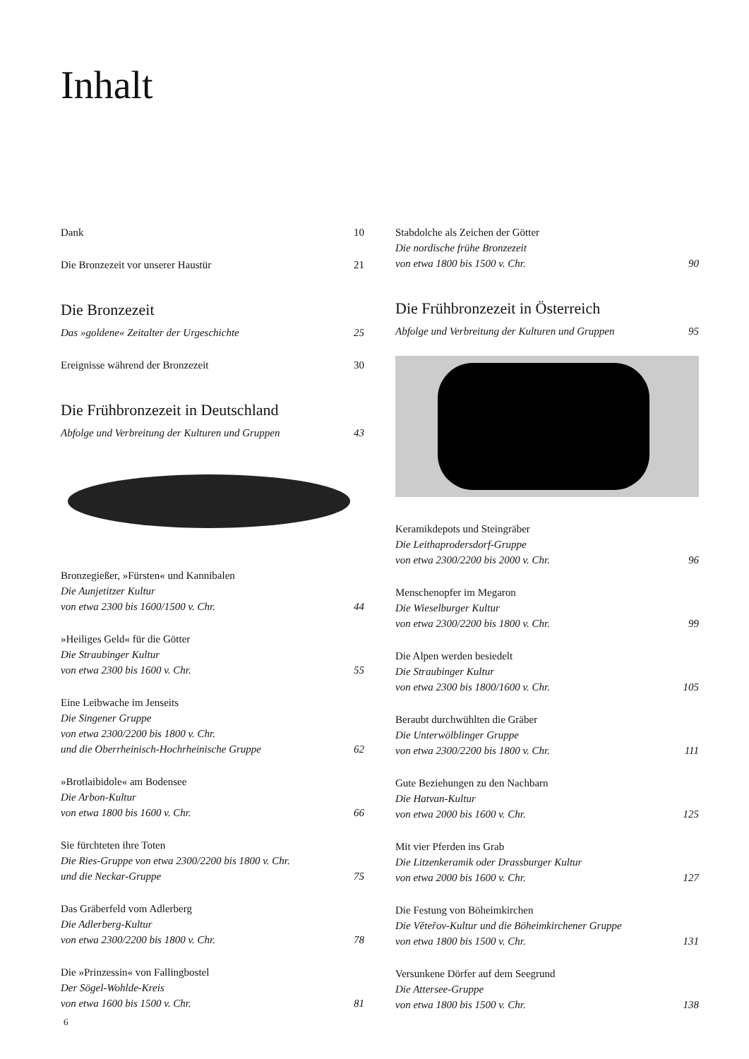Inhalt
Dank 10
Die Bronzezeit vor unserer Haustür 21
Die Bronzezeit
Das »goldene« Zeitalter der Urgeschichte 25
Ereignisse während der Bronzezeit 30
Die Frühbronzezeit in Deutschland
Abfolge und Verbreitung der Kulturen und Gruppen 43
Bronzegießer, »Fürsten« und Kannibalen
Die Aunjetitzer Kultur
von etwa 2300 bis 1600/1500 v. Chr. 44
»Heiliges Geld« für die Götter
Die Straubinger Kultur
von etwa 2300 bis 1600 v. Chr. 55
Eine Leibwache im Jenseits
Die Singener Gruppe
von etwa 2300/2200 bis 1800 v. Chr.
und die Oberrheinisch-Hochrheinische Gruppe 62
»Brotlaibidole« am Bodensee
Die Arbon-Kultur
von etwa 1800 bis 1600 v. Chr. 66
Sie fürchteten ihre Toten
Die Ries-Gruppe von etwa 2300/2200 bis 1800 v. Chr.
und die Neckar-Gruppe 75
Das Gräberfeld vom Adlerberg
Die Adlerberg-Kultur
von etwa 2300/2200 bis 1800 v. Chr. 78
Die »Prinzessin« von Fallingbostel
Der Sögel-Wohlde-Kreis
von etwa 1600 bis 1500 v. Chr. 81
Stabdolche als Zeichen der Götter
Die nordische frühe Bronzezeit
von etwa 1800 bis 1500 v. Chr. 90
Die Frühbronzezeit in Österreich
Abfolge und Verbreitung der Kulturen und Gruppen 95
Keramikdepots und Steingräber
Die Leithaprodersdorf-Gruppe
von etwa 2300/2200 bis 2000 v. Chr. 96
Menschenopfer im Megaron
Die Wieselburger Kultur
von etwa 2300/2200 bis 1800 v. Chr. 99
Die Alpen werden besiedelt
Die Straubinger Kultur
von etwa 2300 bis 1800/1600 v. Chr. 105
Beraubt durchwühlten die Gräber
Die Unterwölblinger Gruppe
von etwa 2300/2200 bis 1800 v. Chr. 111
Gute Beziehungen zu den Nachbarn
Die Hatvan-Kultur
von etwa 2000 bis 1600 v. Chr. 125
Mit vier Pferden ins Grab
Die Litzenkeramik oder Drassburger Kultur
von etwa 2000 bis 1600 v. Chr. 127
Die Festung von Böheimkirchen
Die Věteřov-Kultur und die Böheimkirchener Gruppe
von etwa 1800 bis 1500 v. Chr. 131
Versunkene Dörfer auf dem Seegrund
Die Attersee-Gruppe
von etwa 1800 bis 1500 v. Chr. 138
6